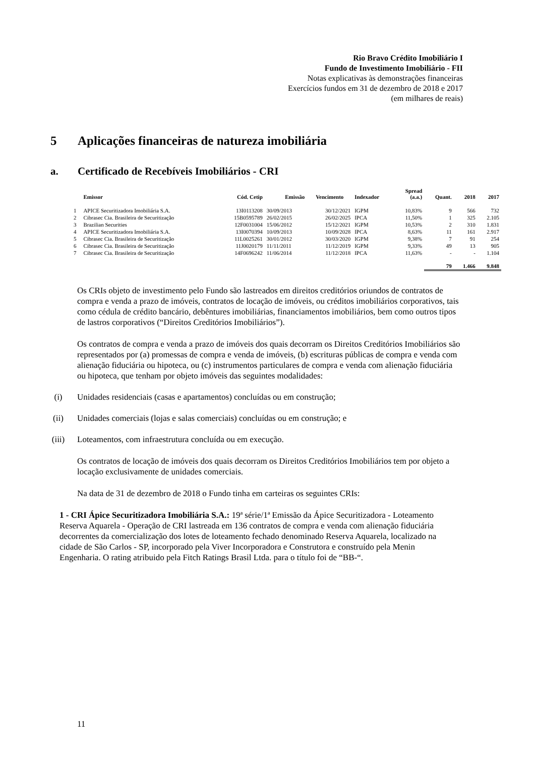Rio Bravo Crédito Imobiliário I
Fundo de Investimento Imobiliário - FII
Notas explicativas às demonstrações financeiras
Exercícios fundos em 31 de dezembro de 2018 e 2017
(em milhares de reais)
5 Aplicações financeiras de natureza imobiliária
a. Certificado de Recebíveis Imobiliários - CRI
| | Emissor | Cód. Cetip | Emissão | Vencimento | Indexador | Spread (a.a.) | Quant. | 2018 | 2017 |
| --- | --- | --- | --- | --- | --- | --- | --- | --- | --- |
| 1 | APICE Securitizadora Imobiliária S.A. | 13I0113208 | 30/09/2013 | 30/12/2021 | IGPM | 10,83% | 9 | 566 | 732 |
| 2 | Cibrasec Cia. Brasileira de Securitização | 15B0595789 | 26/02/2015 | 26/02/2025 | IPCA | 11,50% | 1 | 325 | 2.105 |
| 3 | Brazilian Securities | 12F0031004 | 15/06/2012 | 15/12/2021 | IGPM | 10,53% | 2 | 310 | 1.831 |
| 4 | APICE Securitizadora Imobiliária S.A. | 13I0070394 | 10/09/2013 | 10/09/2028 | IPCA | 8,63% | 11 | 161 | 2.917 |
| 5 | Cibrasec Cia. Brasileira de Securitização | 11L0025261 | 30/01/2012 | 30/03/2020 | IGPM | 9,38% | 7 | 91 | 254 |
| 6 | Cibrasec Cia. Brasileira de Securitização | 11J0020179 | 11/11/2011 | 11/12/2019 | IGPM | 9,33% | 49 | 13 | 905 |
| 7 | Cibrasec Cia. Brasileira de Securitização | 14F0696242 | 11/06/2014 | 11/12/2018 | IPCA | 11,63% | - | - | 1.104 |
| | | | | | | | 79 | 1.466 | 9.848 |
Os CRIs objeto de investimento pelo Fundo são lastreados em direitos creditórios oriundos de contratos de compra e venda a prazo de imóveis, contratos de locação de imóveis, ou créditos imobiliários corporativos, tais como cédula de crédito bancário, debêntures imobiliárias, financiamentos imobiliários, bem como outros tipos de lastros corporativos (“Direitos Creditórios Imobiliários”).
Os contratos de compra e venda a prazo de imóveis dos quais decorram os Direitos Creditórios Imobiliários são representados por (a) promessas de compra e venda de imóveis, (b) escrituras públicas de compra e venda com alienação fiduciária ou hipoteca, ou (c) instrumentos particulares de compra e venda com alienação fiduciária ou hipoteca, que tenham por objeto imóveis das seguintes modalidades:
(i) Unidades residenciais (casas e apartamentos) concluídas ou em construção;
(ii) Unidades comerciais (lojas e salas comerciais) concluídas ou em construção; e
(iii) Loteamentos, com infraestrutura concluída ou em execução.
Os contratos de locação de imóveis dos quais decorram os Direitos Creditórios Imobiliários tem por objeto a locação exclusivamente de unidades comerciais.
Na data de 31 de dezembro de 2018 o Fundo tinha em carteiras os seguintes CRIs:
1 - CRI Ápice Securitizadora Imobiliária S.A.: 19ª série/1ª Emissão da Ápice Securitizadora - Loteamento Reserva Aquarela - Operação de CRI lastreada em 136 contratos de compra e venda com alienação fiduciária decorrentes da comercialização dos lotes de loteamento fechado denominado Reserva Aquarela, localizado na cidade de São Carlos - SP, incorporado pela Viver Incorporadora e Construtora e construído pela Menin Engenharia. O rating atribuido pela Fitch Ratings Brasil Ltda. para o título foi de “BB-“.
11